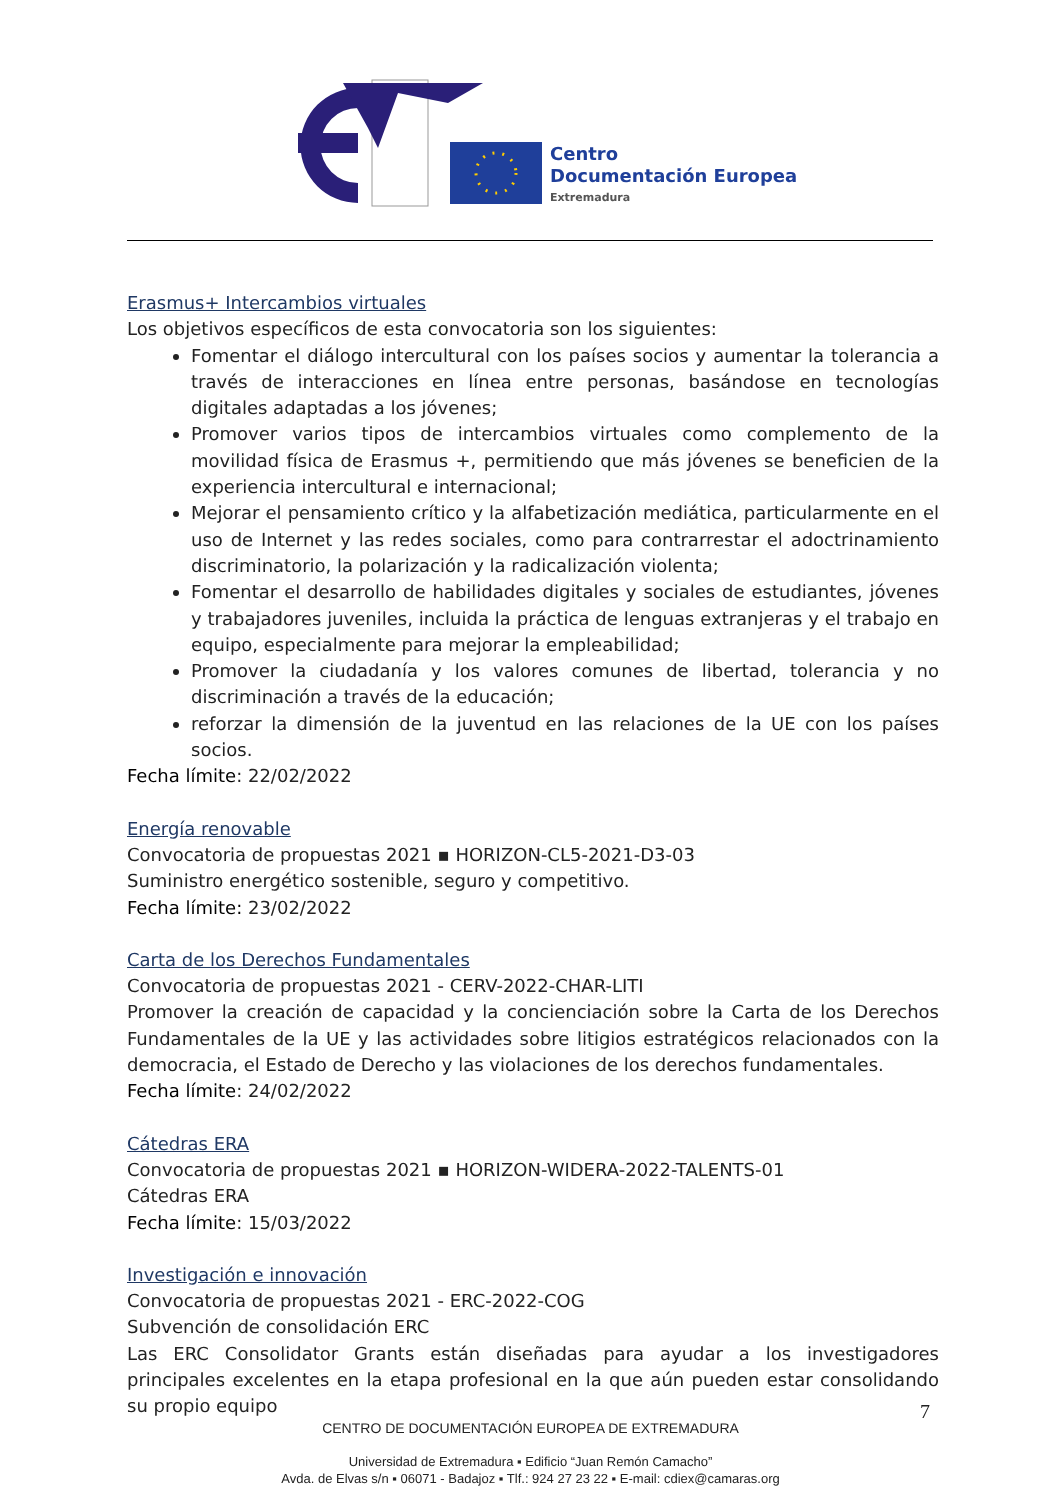Centro
Documentación Europea
Extremadura
Erasmus+ Intercambios virtuales
Los objetivos específicos de esta convocatoria son los siguientes:
Fomentar el diálogo intercultural con los países socios y aumentar la tolerancia a través de interacciones en línea entre personas, basándose en tecnologías digitales adaptadas a los jóvenes;
Promover varios tipos de intercambios virtuales como complemento de la movilidad física de Erasmus +, permitiendo que más jóvenes se beneficien de la experiencia intercultural e internacional;
Mejorar el pensamiento crítico y la alfabetización mediática, particularmente en el uso de Internet y las redes sociales, como para contrarrestar el adoctrinamiento discriminatorio, la polarización y la radicalización violenta;
Fomentar el desarrollo de habilidades digitales y sociales de estudiantes, jóvenes y trabajadores juveniles, incluida la práctica de lenguas extranjeras y el trabajo en equipo, especialmente para mejorar la empleabilidad;
Promover la ciudadanía y los valores comunes de libertad, tolerancia y no discriminación a través de la educación;
reforzar la dimensión de la juventud en las relaciones de la UE con los países socios.
Fecha límite: 22/02/2022
Energía renovable
Convocatoria de propuestas 2021 ▪ HORIZON-CL5-2021-D3-03
Suministro energético sostenible, seguro y competitivo.
Fecha límite: 23/02/2022
Carta de los Derechos Fundamentales
Convocatoria de propuestas 2021 - CERV-2022-CHAR-LITI
Promover la creación de capacidad y la concienciación sobre la Carta de los Derechos Fundamentales de la UE y las actividades sobre litigios estratégicos relacionados con la democracia, el Estado de Derecho y las violaciones de los derechos fundamentales.
Fecha límite: 24/02/2022
Cátedras ERA
Convocatoria de propuestas 2021 ▪ HORIZON-WIDERA-2022-TALENTS-01
Cátedras ERA
Fecha límite: 15/03/2022
Investigación e innovación
Convocatoria de propuestas 2021 - ERC-2022-COG
Subvención de consolidación ERC
Las ERC Consolidator Grants están diseñadas para ayudar a los investigadores principales excelentes en la etapa profesional en la que aún pueden estar consolidando su propio equipo
7
CENTRO DE DOCUMENTACIÓN EUROPEA DE EXTREMADURA
Universidad de Extremadura ▪ Edificio “Juan Remón Camacho”
Avda. de Elvas s/n ▪ 06071 - Badajoz ▪ Tlf.: 924 27 23 22 ▪ E-mail: cdiex@camaras.org